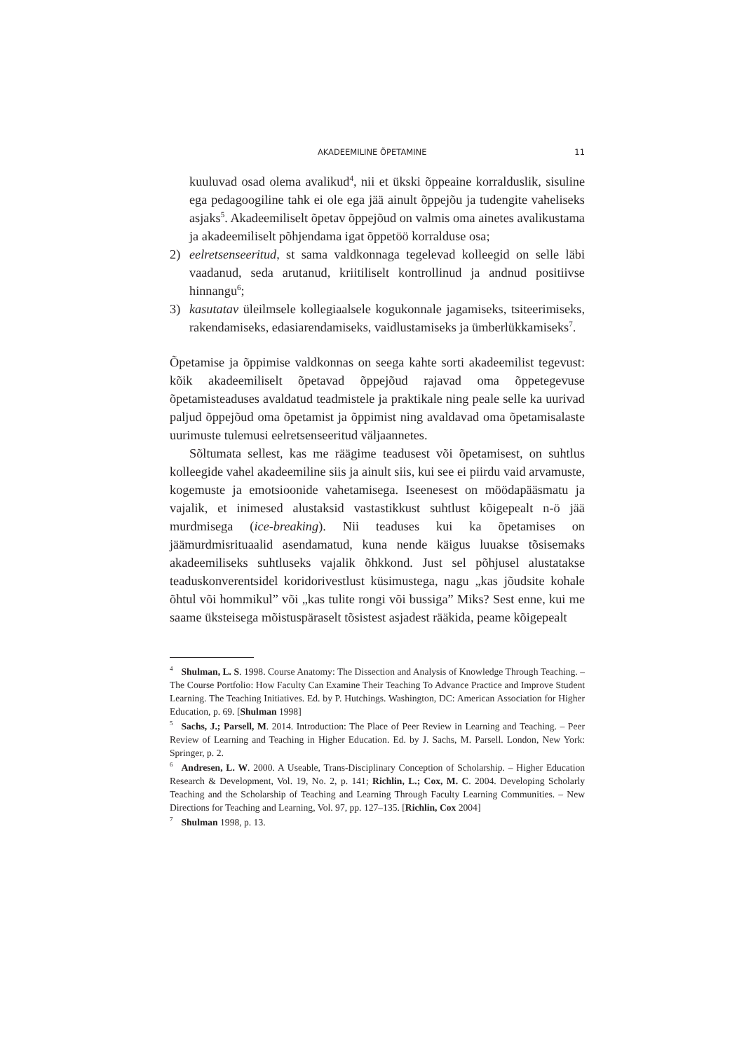AKADEEMILINE ÕPETAMINE 11
kuuluvad osad olema avalikud<sup>4</sup>, nii et ükski õppeaine korralduslik, sisuline ega pedagoogiline tahk ei ole ega jää ainult õppejõu ja tudengite vaheliseks asjaks<sup>5</sup>. Akadeemiliselt õpetav õppejõud on valmis oma ainetes avalikustama ja akadeemiliselt põhjendama igat õppetöö korralduse osa;
2) eelretsenseeritud, st sama valdkonnaga tegelevad kolleegid on selle läbi vaadanud, seda arutanud, kriitiliselt kontrollinud ja andnud positiivse hinnangu<sup>6</sup>;
3) kasutatav üleilmsele kollegiaalsele kogukonnale jagamiseks, tsiteerimiseks, rakendamiseks, edasiarendamiseks, vaidlustamiseks ja ümberlükkamiseks<sup>7</sup>.
Õpetamise ja õppimise valdkonnas on seega kahte sorti akadeemilist tegevust: kõik akadeemiliselt õpetavad õppejõud rajavad oma õppetegevuse õpetamisteaduses avaldatud teadmistele ja praktikale ning peale selle ka uurivad paljud õppejõud oma õpetamist ja õppimist ning avaldavad oma õpetamisalaste uurimuste tulemusi eelretsenseeritud väljaannetes.
Sõltumata sellest, kas me räägime teadusest või õpetamisest, on suhtlus kolleegide vahel akadeemiline siis ja ainult siis, kui see ei piirdu vaid arvamuste, kogemuste ja emotsioonide vahetamisega. Iseenesest on möödapääsmatu ja vajalik, et inimesed alustaksid vastastikkust suhtlust kõigepealt n-ö jää murdmisega (ice-breaking). Nii teaduses kui ka õpetamises on jäämurdmisrituaalid asendamatud, kuna nende käigus luuakse tõsisemaks akadeemiliseks suhtluseks vajalik õhkkond. Just sel põhjusel alustatakse teaduskonverentsidel koridorivestlust küsimustega, nagu „kas jõudsite kohale õhtul või hommikul” või „kas tulite rongi või bussiga” Miks? Sest enne, kui me saame üksteisega mõistuspäraselt tõsistest asjadest rääkida, peame kõigepealt
<sup>4</sup> Shulman, L. S. 1998. Course Anatomy: The Dissection and Analysis of Knowledge Through Teaching. – The Course Portfolio: How Faculty Can Examine Their Teaching To Advance Practice and Improve Student Learning. The Teaching Initiatives. Ed. by P. Hutchings. Washington, DC: American Association for Higher Education, p. 69. [Shulman 1998]
<sup>5</sup> Sachs, J.; Parsell, M. 2014. Introduction: The Place of Peer Review in Learning and Teaching. – Peer Review of Learning and Teaching in Higher Education. Ed. by J. Sachs, M. Parsell. London, New York: Springer, p. 2.
<sup>6</sup> Andresen, L. W. 2000. A Useable, Trans-Disciplinary Conception of Scholarship. – Higher Education Research & Development, Vol. 19, No. 2, p. 141; Richlin, L.; Cox, M. C. 2004. Developing Scholarly Teaching and the Scholarship of Teaching and Learning Through Faculty Learning Communities. – New Directions for Teaching and Learning, Vol. 97, pp. 127–135. [Richlin, Cox 2004]
<sup>7</sup> Shulman 1998, p. 13.